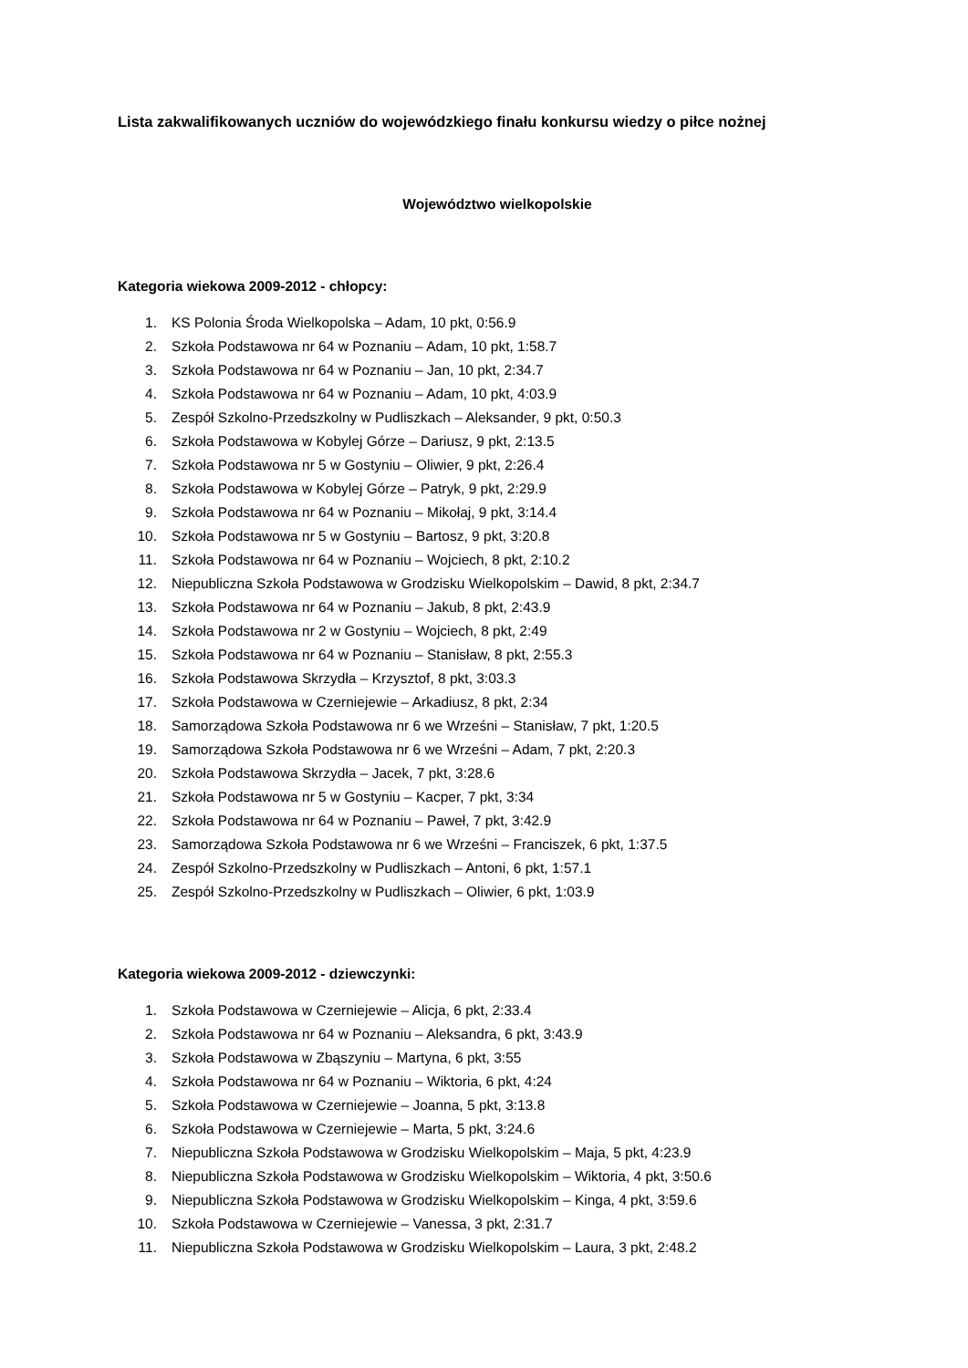Lista zakwalifikowanych uczniów do wojewódzkiego finału konkursu wiedzy o piłce nożnej
Województwo wielkopolskie
Kategoria wiekowa 2009-2012 - chłopcy:
1. KS Polonia Środa Wielkopolska – Adam, 10 pkt, 0:56.9
2. Szkoła Podstawowa nr 64 w Poznaniu – Adam, 10 pkt, 1:58.7
3. Szkoła Podstawowa nr 64 w Poznaniu – Jan, 10 pkt, 2:34.7
4. Szkoła Podstawowa nr 64 w Poznaniu – Adam, 10 pkt, 4:03.9
5. Zespół Szkolno-Przedszkolny w Pudliszkach – Aleksander, 9 pkt, 0:50.3
6. Szkoła Podstawowa w Kobylej Górze – Dariusz, 9 pkt, 2:13.5
7. Szkoła Podstawowa nr 5 w Gostyniu – Oliwier, 9 pkt, 2:26.4
8. Szkoła Podstawowa w Kobylej Górze – Patryk, 9 pkt, 2:29.9
9. Szkoła Podstawowa nr 64 w Poznaniu – Mikołaj, 9 pkt, 3:14.4
10. Szkoła Podstawowa nr 5 w Gostyniu – Bartosz, 9 pkt, 3:20.8
11. Szkoła Podstawowa nr 64 w Poznaniu – Wojciech, 8 pkt, 2:10.2
12. Niepubliczna Szkoła Podstawowa w Grodzisku Wielkopolskim – Dawid, 8 pkt, 2:34.7
13. Szkoła Podstawowa nr 64 w Poznaniu – Jakub, 8 pkt, 2:43.9
14. Szkoła Podstawowa nr 2 w Gostyniu – Wojciech, 8 pkt, 2:49
15. Szkoła Podstawowa nr 64 w Poznaniu – Stanisław, 8 pkt, 2:55.3
16. Szkoła Podstawowa Skrzydła – Krzysztof, 8 pkt, 3:03.3
17. Szkoła Podstawowa w Czerniejewie – Arkadiusz, 8 pkt, 2:34
18. Samorządowa Szkoła Podstawowa nr 6 we Wrześni – Stanisław, 7 pkt, 1:20.5
19. Samorządowa Szkoła Podstawowa nr 6 we Wrześni – Adam, 7 pkt, 2:20.3
20. Szkoła Podstawowa Skrzydła – Jacek, 7 pkt, 3:28.6
21. Szkoła Podstawowa nr 5 w Gostyniu – Kacper, 7 pkt, 3:34
22. Szkoła Podstawowa nr 64 w Poznaniu – Paweł, 7 pkt, 3:42.9
23. Samorządowa Szkoła Podstawowa nr 6 we Wrześni – Franciszek, 6 pkt, 1:37.5
24. Zespół Szkolno-Przedszkolny w Pudliszkach – Antoni, 6 pkt, 1:57.1
25. Zespół Szkolno-Przedszkolny w Pudliszkach – Oliwier, 6 pkt, 1:03.9
Kategoria wiekowa 2009-2012 - dziewczynki:
1. Szkoła Podstawowa w Czerniejewie – Alicja, 6 pkt, 2:33.4
2. Szkoła Podstawowa nr 64 w Poznaniu – Aleksandra, 6 pkt, 3:43.9
3. Szkoła Podstawowa w Zbąszyniu – Martyna, 6 pkt, 3:55
4. Szkoła Podstawowa nr 64 w Poznaniu – Wiktoria, 6 pkt, 4:24
5. Szkoła Podstawowa w Czerniejewie – Joanna, 5 pkt, 3:13.8
6. Szkoła Podstawowa w Czerniejewie – Marta, 5 pkt, 3:24.6
7. Niepubliczna Szkoła Podstawowa w Grodzisku Wielkopolskim – Maja, 5 pkt, 4:23.9
8. Niepubliczna Szkoła Podstawowa w Grodzisku Wielkopolskim – Wiktoria, 4 pkt, 3:50.6
9. Niepubliczna Szkoła Podstawowa w Grodzisku Wielkopolskim – Kinga, 4 pkt, 3:59.6
10. Szkoła Podstawowa w Czerniejewie – Vanessa, 3 pkt, 2:31.7
11. Niepubliczna Szkoła Podstawowa w Grodzisku Wielkopolskim – Laura, 3 pkt, 2:48.2